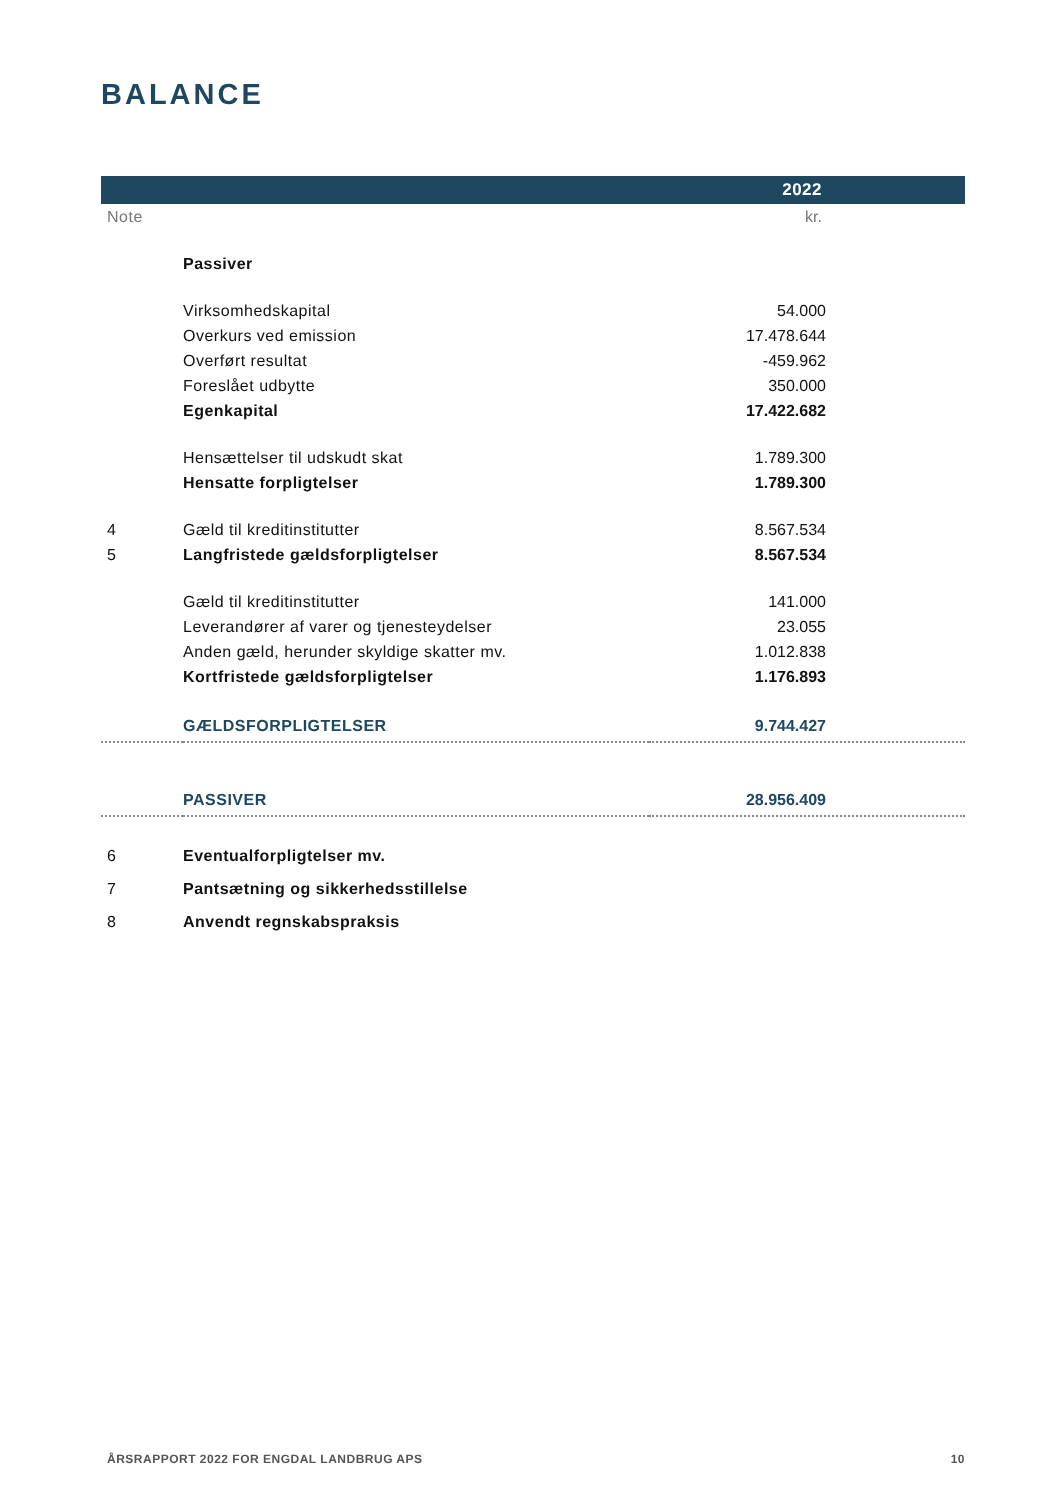BALANCE
| 2022 | | |
| --- | --- | --- |
| Note | | kr. |
| | Passiver | |
| | Virksomhedskapital | 54.000 |
| | Overkurs ved emission | 17.478.644 |
| | Overført resultat | -459.962 |
| | Foreslået udbytte | 350.000 |
| | Egenkapital | 17.422.682 |
| | Hensættelser til udskudt skat | 1.789.300 |
| | Hensatte forpligtelser | 1.789.300 |
| 4 | Gæld til kreditinstitutter | 8.567.534 |
| 5 | Langfristede gældsforpligtelser | 8.567.534 |
| | Gæld til kreditinstitutter | 141.000 |
| | Leverandører af varer og tjenesteydelser | 23.055 |
| | Anden gæld, herunder skyldige skatter mv. | 1.012.838 |
| | Kortfristede gældsforpligtelser | 1.176.893 |
| | GÆLDSFORPLIGTELSER | 9.744.427 |
| | PASSIVER | 28.956.409 |
| 6 | Eventualforpligtelser mv. | |
| 7 | Pantsætning og sikkerhedsstillelse | |
| 8 | Anvendt regnskabspraksis | |
ÅRSRAPPORT 2022 FOR ENGDAL LANDBRUG APS 10